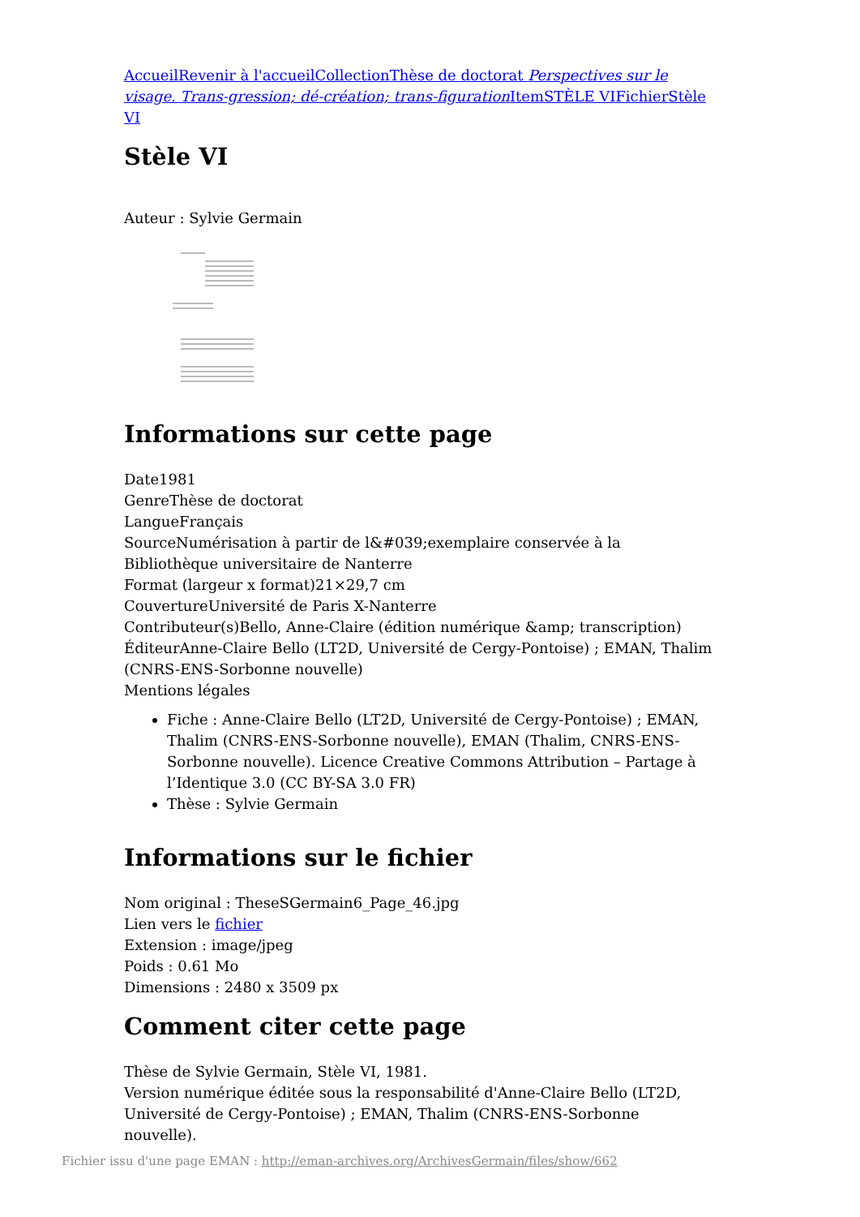Accueil Revenir à l'accueil Collection Thèse de doctorat Perspectives sur le visage. Trans-gression; dé-création; trans-figuration Item STÈLE VI Fichier Stèle VI
Stèle VI
Auteur : Sylvie Germain
Informations sur cette page
Date1981
GenreThèse de doctorat
LangueFrançais
SourceNumérisation à partir de l&#039;exemplaire conservée à la Bibliothèque universitaire de Nanterre
Format (largeur x format)21×29,7 cm
CouvertureUniversité de Paris X-Nanterre
Contributeur(s)Bello, Anne-Claire (édition numérique &amp; transcription)
ÉditeurAnne-Claire Bello (LT2D, Université de Cergy-Pontoise) ; EMAN, Thalim (CNRS-ENS-Sorbonne nouvelle)
Mentions légales
Fiche : Anne-Claire Bello (LT2D, Université de Cergy-Pontoise) ; EMAN, Thalim (CNRS-ENS-Sorbonne nouvelle), EMAN (Thalim, CNRS-ENS-Sorbonne nouvelle). Licence Creative Commons Attribution – Partage à l’Identique 3.0 (CC BY-SA 3.0 FR)
Thèse : Sylvie Germain
Informations sur le fichier
Nom original : TheseSGermain6_Page_46.jpg
Lien vers le fichier
Extension : image/jpeg
Poids : 0.61 Mo
Dimensions : 2480 x 3509 px
Comment citer cette page
Thèse de Sylvie Germain, Stèle VI, 1981.
Version numérique éditée sous la responsabilité d'Anne-Claire Bello (LT2D, Université de Cergy-Pontoise) ; EMAN, Thalim (CNRS-ENS-Sorbonne nouvelle).
Fichier issu d'une page EMAN : http://eman-archives.org/ArchivesGermain/files/show/662